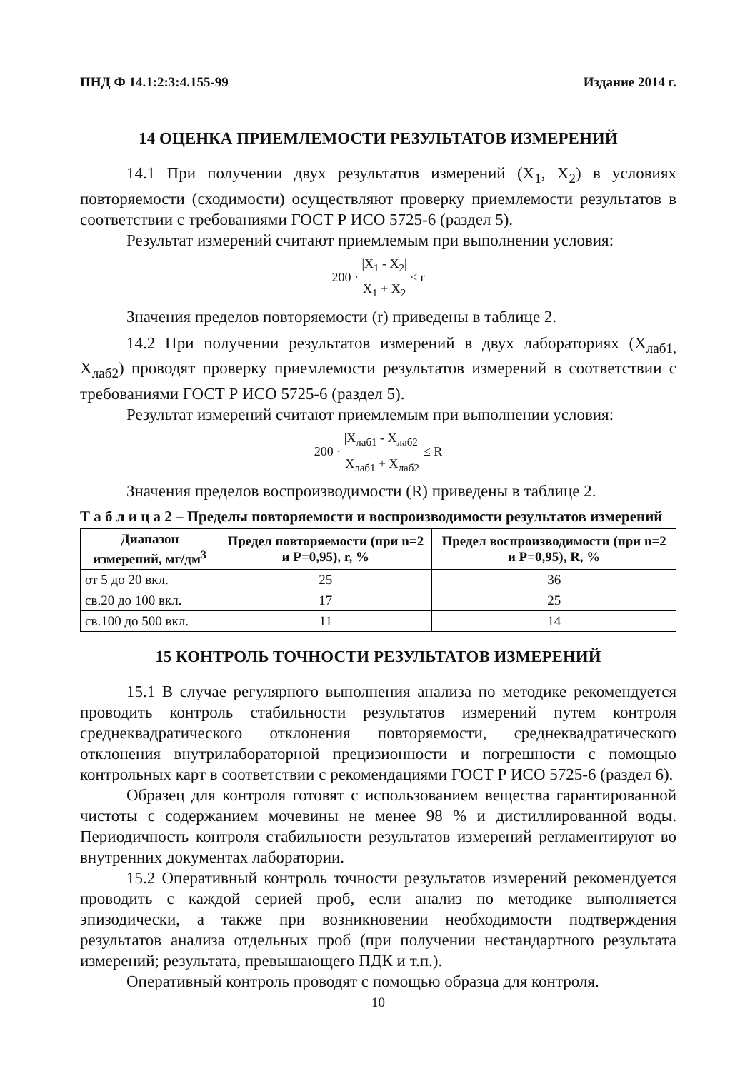ПНД Ф 14.1:2:3:4.155-99 Издание 2014 г.
14 ОЦЕНКА ПРИЕМЛЕМОСТИ РЕЗУЛЬТАТОВ ИЗМЕРЕНИЙ
14.1 При получении двух результатов измерений (X<sub>1</sub>, X<sub>2</sub>) в условиях повторяемости (сходимости) осуществляют проверку приемлемости результатов в соответствии с требованиями ГОСТ Р ИСО 5725-6 (раздел 5).
Результат измерений считают приемлемым при выполнении условия:
200 · |X<sub>1</sub> - X<sub>2</sub>| X<sub>1</sub> + X<sub>2</sub> ≤ r
Значения пределов повторяемости (r) приведены в таблице 2.
14.2 При получении результатов измерений в двух лабораториях (X<sub>лаб1,</sub> X<sub>лаб2</sub>) проводят проверку приемлемости результатов измерений в соответствии с требованиями ГОСТ Р ИСО 5725-6 (раздел 5).
Результат измерений считают приемлемым при выполнении условия:
200 · |X<sub>лаб1</sub> - X<sub>лаб2</sub>| X<sub>лаб1</sub> + X<sub>лаб2</sub> ≤ R
Значения пределов воспроизводимости (R) приведены в таблице 2.
Т а б л и ц а 2 – Пределы повторяемости и воспроизводимости результатов измерений
| Диапазон измерений, мг/дм<sup>3</sup> | Предел повторяемости (при n=2 и P=0,95), r, % | Предел воспроизводимости (при n=2 и P=0,95), R, % |
| --- | --- | --- |
| от 5 до 20 вкл. | 25 | 36 |
| св.20 до 100 вкл. | 17 | 25 |
| св.100 до 500 вкл. | 11 | 14 |
15 КОНТРОЛЬ ТОЧНОСТИ РЕЗУЛЬТАТОВ ИЗМЕРЕНИЙ
15.1 В случае регулярного выполнения анализа по методике рекомендуется проводить контроль стабильности результатов измерений путем контроля среднеквадратического отклонения повторяемости, среднеквадратического отклонения внутрилабораторной прецизионности и погрешности с помощью контрольных карт в соответствии с рекомендациями ГОСТ Р ИСО 5725-6 (раздел 6).
Образец для контроля готовят с использованием вещества гарантированной чистоты с содержанием мочевины не менее 98 % и дистиллированной воды. Периодичность контроля стабильности результатов измерений регламентируют во внутренних документах лаборатории.
15.2 Оперативный контроль точности результатов измерений рекомендуется проводить с каждой серией проб, если анализ по методике выполняется эпизодически, а также при возникновении необходимости подтверждения результатов анализа отдельных проб (при получении нестандартного результата измерений; результата, превышающего ПДК и т.п.).
Оперативный контроль проводят с помощью образца для контроля.
10